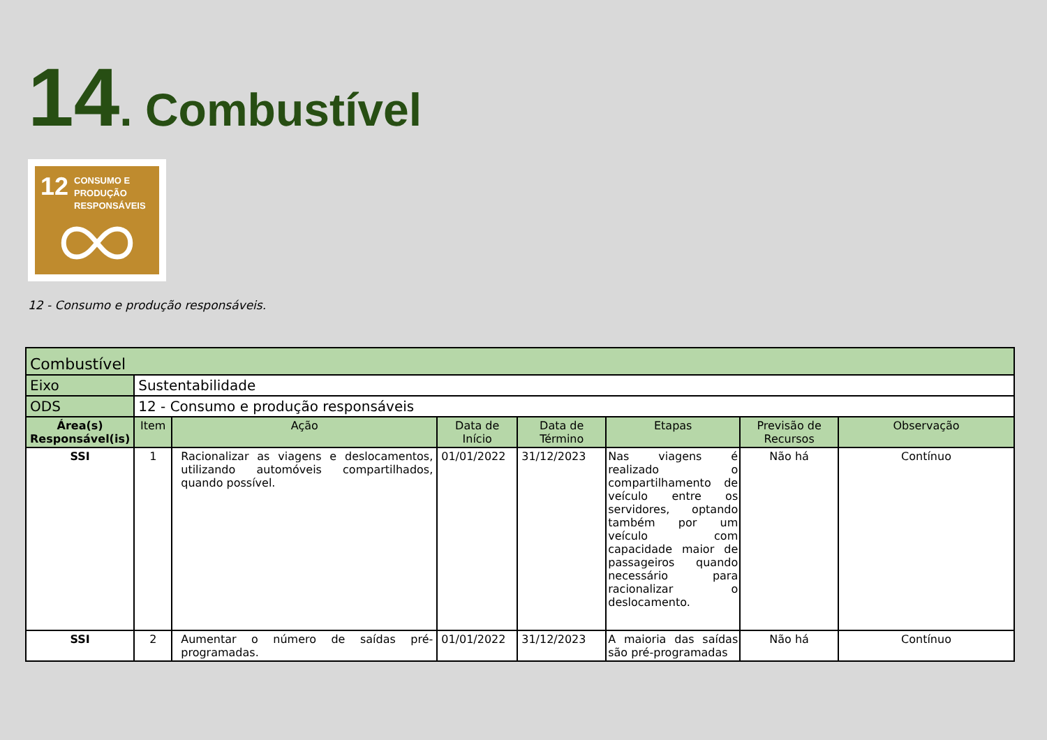14. Combustível
12
CONSUMO E
PRODUÇÃO
RESPONSÁVEIS
12 - Consumo e produção responsáveis.
| Combustível | | | | | | | |
| Eixo | Sustentabilidade | | | | | | |
| ODS | 12 - Consumo e produção responsáveis | | | | | | |
| Área(s) Responsável(is) | Item | Ação | Data de Início | Data de Término | Etapas | Previsão de Recursos | Observação |
| SSI | 1 | Racionalizar as viagens e deslocamentos, utilizando automóveis compartilhados, quando possível. | 01/01/2022 | 31/12/2023 | Nas viagens é realizado o compartilhamento de veículo entre os servidores, optando também por um veículo com capacidade maior de passageiros quando necessário para racionalizar o deslocamento. | Não há | Contínuo |
| SSI | 2 | Aumentar o número de saídas pré-programadas. | 01/01/2022 | 31/12/2023 | A maioria das saídas são pré-programadas | Não há | Contínuo |